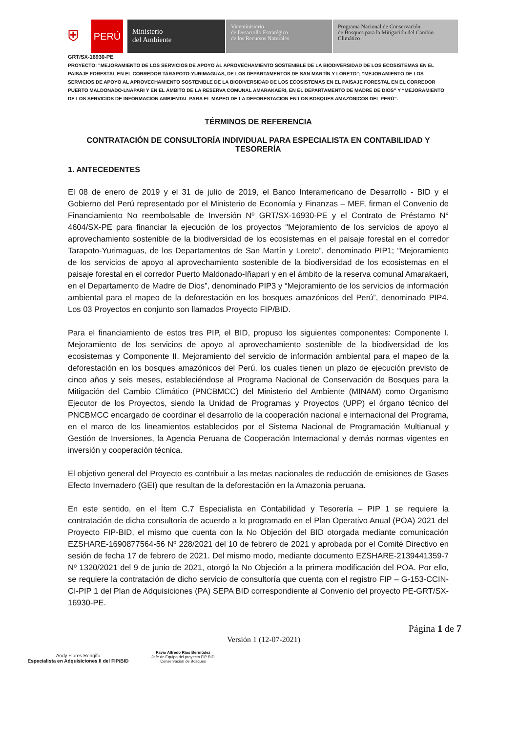⛨
PERÚ
Ministerio
del Ambiente
Viceministerio
de Desarrollo Estratégico
de los Recursos Naturales
Programa Nacional de Conservación
de Bosques para la Mitigación del Cambio
Climático
GRT/SX-16930-PE
PROYECTO: "MEJORAMIENTO DE LOS SERVICIOS DE APOYO AL APROVECHAMIENTO SOSTENIBLE DE LA BIODIVERSIDAD DE LOS ECOSISTEMAS EN EL PAISAJE FORESTAL EN EL CORREDOR TARAPOTO-YURIMAGUAS, DE LOS DEPARTAMENTOS DE SAN MARTÍN Y LORETO”; “MEJORAMIENTO DE LOS SERVICIOS DE APOYO AL APROVECHAMIENTO SOSTENIBLE DE LA BIODIVERSIDAD DE LOS ECOSISTEMAS EN EL PAISAJE FORESTAL EN EL CORREDOR PUERTO MALDONADO-LNAPARI Y EN EL ÁMBITO DE LA RESERVA COMUNAL AMARAKAERI, EN EL DEPARTAMENTO DE MADRE DE DIOS” Y “MEJORAMIENTO DE LOS SERVICIOS DE INFORMACIÓN AMBIENTAL PARA EL MAPEO DE LA DEFORESTACIÓN EN LOS BOSQUES AMAZÓNICOS DEL PERÚ”.
TÉRMINOS DE REFERENCIA
CONTRATACIÓN DE CONSULTORÍA INDIVIDUAL PARA ESPECIALISTA EN CONTABILIDAD Y TESORERÍA
1. ANTECEDENTES
El 08 de enero de 2019 y el 31 de julio de 2019, el Banco Interamericano de Desarrollo - BID y el Gobierno del Perú representado por el Ministerio de Economía y Finanzas – MEF, firman el Convenio de Financiamiento No reembolsable de Inversión Nº GRT/SX-16930-PE y el Contrato de Préstamo N° 4604/SX-PE para financiar la ejecución de los proyectos "Mejoramiento de los servicios de apoyo al aprovechamiento sostenible de la biodiversidad de los ecosistemas en el paisaje forestal en el corredor Tarapoto-Yurimaguas, de los Departamentos de San Martín y Loreto”, denominado PIP1; “Mejoramiento de los servicios de apoyo al aprovechamiento sostenible de la biodiversidad de los ecosistemas en el paisaje forestal en el corredor Puerto Maldonado-Iñapari y en el ámbito de la reserva comunal Amarakaeri, en el Departamento de Madre de Dios”, denominado PIP3 y “Mejoramiento de los servicios de información ambiental para el mapeo de la deforestación en los bosques amazónicos del Perú”, denominado PIP4. Los 03 Proyectos en conjunto son llamados Proyecto FIP/BID.
Para el financiamiento de estos tres PIP, el BID, propuso los siguientes componentes: Componente I. Mejoramiento de los servicios de apoyo al aprovechamiento sostenible de la biodiversidad de los ecosistemas y Componente II. Mejoramiento del servicio de información ambiental para el mapeo de la deforestación en los bosques amazónicos del Perú, los cuales tienen un plazo de ejecución previsto de cinco años y seis meses, estableciéndose al Programa Nacional de Conservación de Bosques para la Mitigación del Cambio Climático (PNCBMCC) del Ministerio del Ambiente (MINAM) como Organismo Ejecutor de los Proyectos, siendo la Unidad de Programas y Proyectos (UPP) el órgano técnico del PNCBMCC encargado de coordinar el desarrollo de la cooperación nacional e internacional del Programa, en el marco de los lineamientos establecidos por el Sistema Nacional de Programación Multianual y Gestión de Inversiones, la Agencia Peruana de Cooperación Internacional y demás normas vigentes en inversión y cooperación técnica.
El objetivo general del Proyecto es contribuir a las metas nacionales de reducción de emisiones de Gases Efecto Invernadero (GEI) que resultan de la deforestación en la Amazonia peruana.
En este sentido, en el Ítem C.7 Especialista en Contabilidad y Tesorería – PIP 1 se requiere la contratación de dicha consultoría de acuerdo a lo programado en el Plan Operativo Anual (POA) 2021 del Proyecto FIP-BID, el mismo que cuenta con la No Objeción del BID otorgada mediante comunicación EZSHARE-1690877564-56 Nº 228/2021 del 10 de febrero de 2021 y aprobada por el Comité Directivo en sesión de fecha 17 de febrero de 2021. Del mismo modo, mediante documento EZSHARE-2139441359-7 Nº 1320/2021 del 9 de junio de 2021, otorgó la No Objeción a la primera modificación del POA. Por ello, se requiere la contratación de dicho servicio de consultoría que cuenta con el registro FIP – G-153-CCIN-CI-PIP 1 del Plan de Adquisiciones (PA) SEPA BID correspondiente al Convenio del proyecto PE-GRT/SX-16930-PE.
Andy Flores Rengifo
Especialista en Adquisiciones II del FIP/BID
Favio Alfredo Ríos Bermúdez
Jefe de Equipo del proyecto FIP BID
Conservación de Bosques
Versión 1 (12-07-2021)
Página 1 de 7